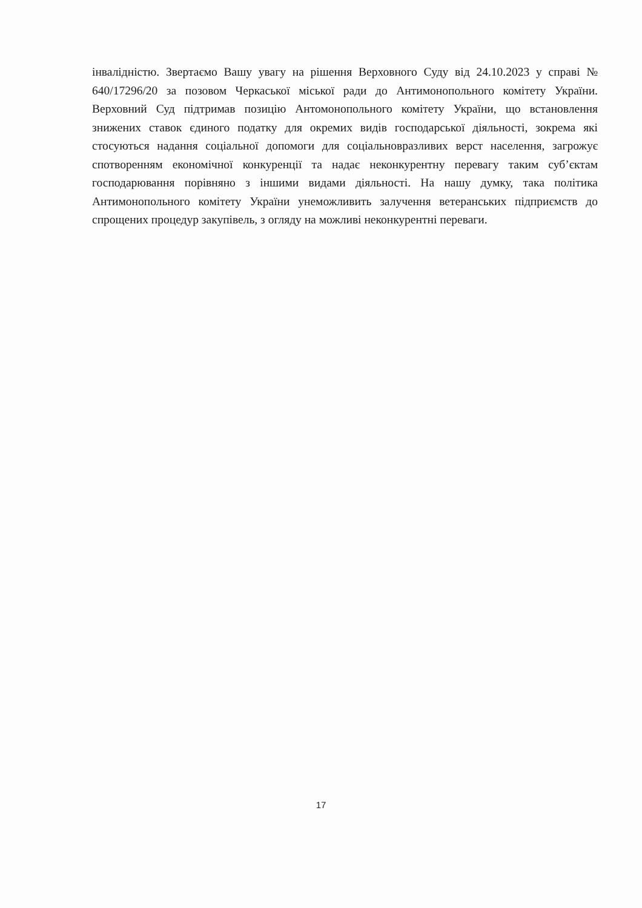інвалідністю. Звертаємо Вашу увагу на рішення Верховного Суду від 24.10.2023 у справі № 640/17296/20 за позовом Черкаської міської ради до Антимонопольного комітету України. Верховний Суд підтримав позицію Антомонопольного комітету України, що встановлення знижених ставок єдиного податку для окремих видів господарської діяльності, зокрема які стосуються надання соціальної допомоги для соціальновразливих верст населення, загрожує спотворенням економічної конкуренції та надає неконкурентну перевагу таким суб’єктам господарювання порівняно з іншими видами діяльності. На нашу думку, така політика Антимонопольного комітету України унеможливить залучення ветеранських підприємств до спрощених процедур закупівель, з огляду на можливі неконкурентні переваги.
17